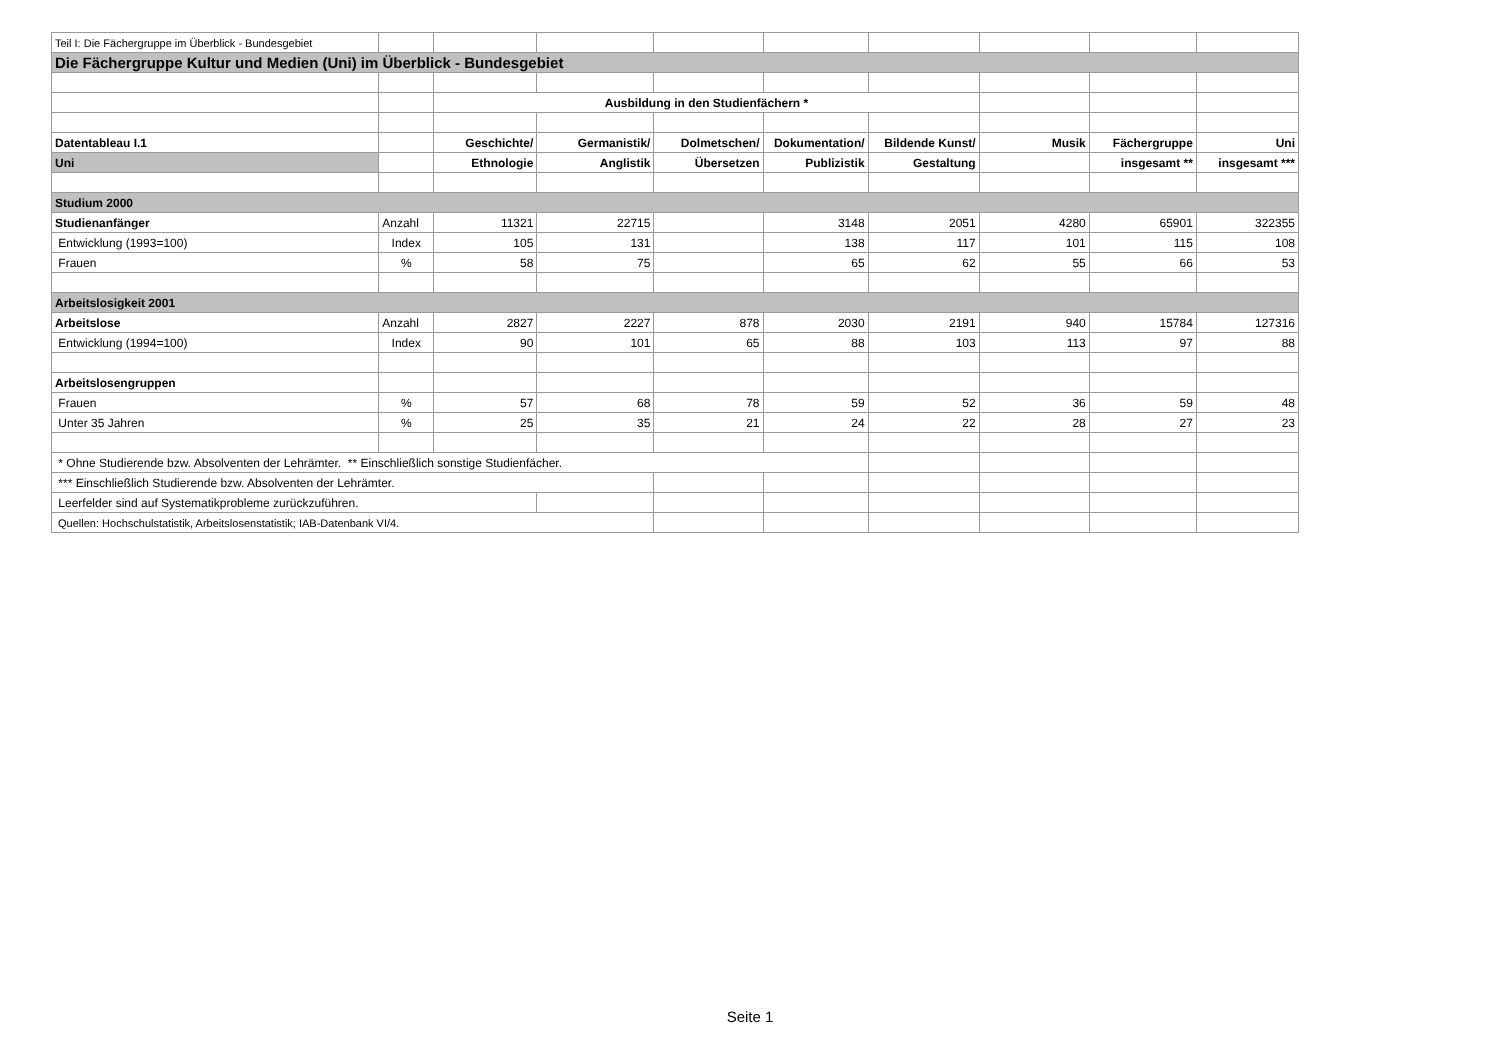| Teil I: Die Fächergruppe im Überblick - Bundesgebiet | | | | | | | | | |
| Die Fächergruppe Kultur und Medien (Uni) im Überblick - Bundesgebiet | | | | | | | | | |
| | | Ausbildung in den Studienfächern * | | | | | | | |
| Datentableau I.1 | | Geschichte/ | Germanistik/ | Dolmetschen/ | Dokumentation/ | Bildende Kunst/ | Musik | Fächergruppe | Uni |
| Uni | | Ethnologie | Anglistik | Übersetzen | Publizistik | Gestaltung | | insgesamt ** | insgesamt *** |
| Studium 2000 | | | | | | | | | |
| Studienanfänger | Anzahl | 11321 | 22715 | | 3148 | 2051 | 4280 | 65901 | 322355 |
| Entwicklung (1993=100) | Index | 105 | 131 | | 138 | 117 | 101 | 115 | 108 |
| Frauen | % | 58 | 75 | | 65 | 62 | 55 | 66 | 53 |
| Arbeitslosigkeit 2001 | | | | | | | | | |
| Arbeitslose | Anzahl | 2827 | 2227 | 878 | 2030 | 2191 | 940 | 15784 | 127316 |
| Entwicklung (1994=100) | Index | 90 | 101 | 65 | 88 | 103 | 113 | 97 | 88 |
| Arbeitslosengruppen | | | | | | | | | |
| Frauen | % | 57 | 68 | 78 | 59 | 52 | 36 | 59 | 48 |
| Unter 35 Jahren | % | 25 | 35 | 21 | 24 | 22 | 28 | 27 | 23 |
| * Ohne Studierende bzw. Absolventen der Lehrämter. ** Einschließlich sonstige Studienfächer. | | | | | | | | | |
| *** Einschließlich Studierende bzw. Absolventen der Lehrämter. | | | | | | | | | |
| Leerfelder sind auf Systematikprobleme zurückzuführen. | | | | | | | | | |
| Quellen: Hochschulstatistik, Arbeitslosenstatistik; IAB-Datenbank VI/4. | | | | | | | | | |
Seite 1